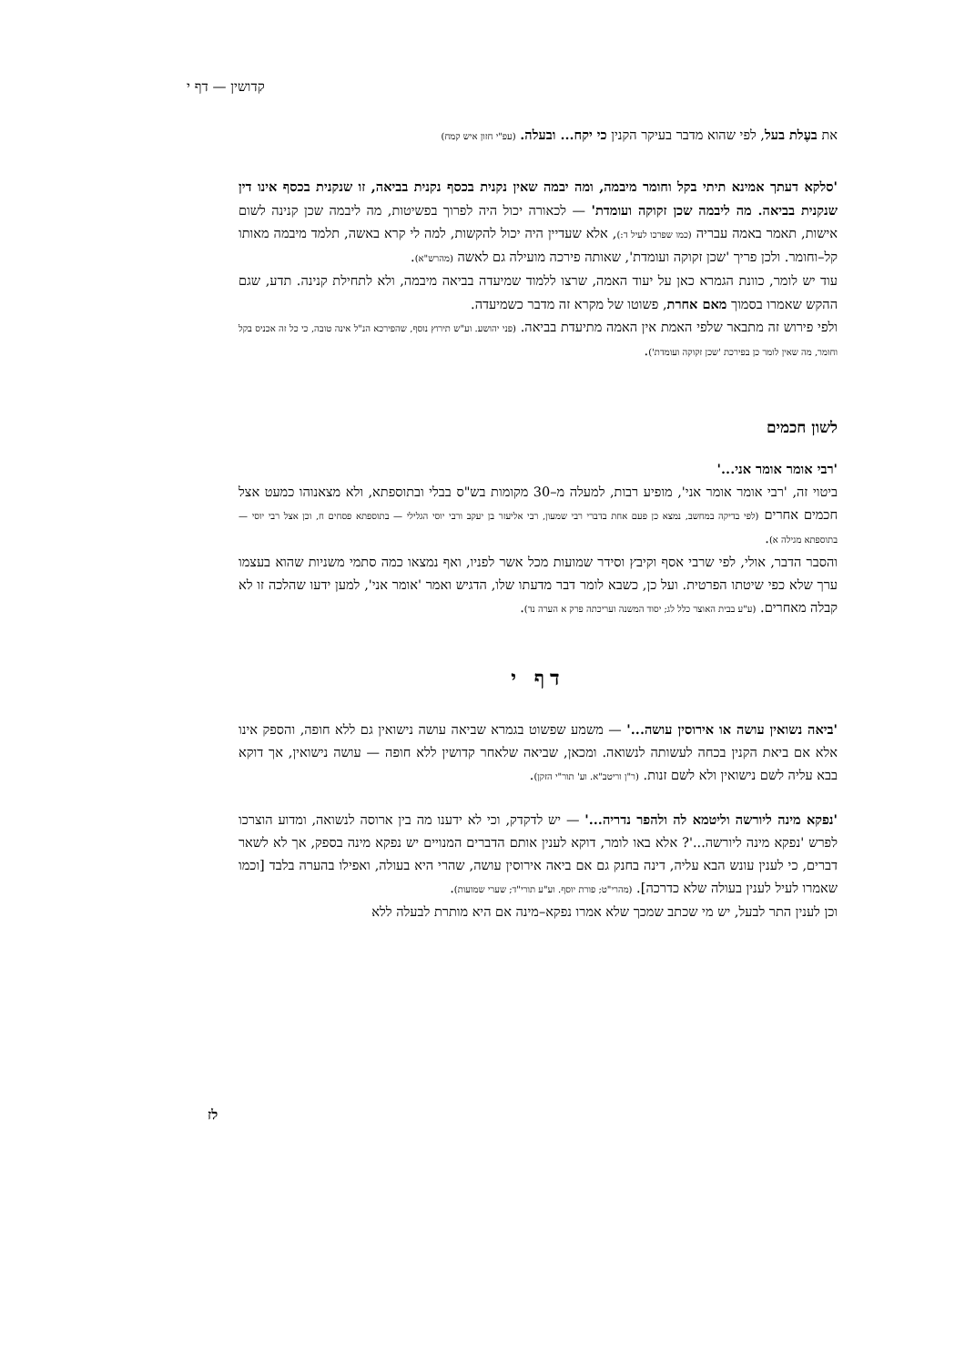קדושין — דף י
את בעֶלת בעל, לפי שהוא מדבר בעיקר הקנין כי יקח... ובעלה. (עפ"י חזון איש קמח)
'סלקא דעתך אמינא תיתי בקל וחומר מיבמה, ומה יבמה שאין נקנית בכסף נקנית בביאה, זו שנקנית בכסף אינו דין שנקנית בביאה. מה ליבמה שכן זקוקה ועומדת' — לכאורה יכול היה לפרוך בפשיטות, מה ליבמה שכן קנינה לשום אישות, תאמר באמה עבריה (כמו שפרכו לעיל ד:), אלא שעדיין היה יכול להקשות, למה לי קרא באשה, תלמד מיבמה מאותו קל–וחומר. ולכן פריך 'שכן זקוקה ועומדת', שאותה פירכה מועילה גם לאשה (מהרש"א).
עוד יש לומר, כוונת הגמרא כאן על יעוד האמה, שרצו ללמוד שמיעדה בביאה מיבמה, ולא לתחילת קנינה. תדע, שגם ההקש שאמרו בסמוך מאם אחרת, פשוטו של מקרא זה מדבר כשמיעדה.
ולפי פירוש זה מתבאר שלפי האמת אין האמה מתיעדת בביאה. (פני יהושע. וע"ש תירוץ נוסף, שהפירכא הנ"ל אינה טובה, כי כל זה אכניס בקל וחומר, מה שאין לומר כן בפירכת 'שכן זקוקה ועומדת').
לשון חכמים
'רבי אומר אומר אני...'
ביטוי זה, 'רבי אומר אומר אני', מופיע רבות, למעלה מ–30 מקומות בש"ס בבלי ובתוספתא, ולא מצאנוהו כמעט אצל חכמים אחרים (לפי בדיקה במחשב, נמצא כן פעם אחת בדברי רבי שמעון, רבי אליעזר בן יעקב ורבי יוסי הגלילי — בתוספתא פסחים ח, וכן אצל רבי יוסי — בתוספתא מגילה א).
והסבר הדבר, אולי, לפי שרבי אסף וקיבץ וסידר שמועות מכל אשר לפניו, ואף נמצאו כמה סתמי משניות שהוא בעצמו ערך שלא כפי שיטתו הפרטית. ועל כן, כשבא לומר דבר מדעתו שלו, הדגיש ואמר 'אומר אני', למען ידעו שהלכה זו לא קבלה מאחרים. (ע"ע בבית האוצר כלל לג; יסוד המשנה ועריכתה פרק א הערה נד).
דף י
'ביאה נשואין עושה או אירוסין עושה...' — משמע שפשוט בגמרא שביאה עושה נישואין גם ללא חופה, והספק אינו אלא אם ביאת הקנין בכחה לעשותה לנשואה. ומכאן, שביאה שלאחר קדושין ללא חופה — עושה נישואין, אך דוקא בבא עליה לשם נישואין ולא לשם זנות. (ר"ן וריטב"א. וע' תור"י הזקן).
'נפקא מינה ליורשה וליטמא לה ולהפר נדריה...' — יש לדקדק, וכי לא ידענו מה בין ארוסה לנשואה, ומדוע הוצרכו לפרש 'נפקא מינה ליורשה...'? אלא באו לומר, דוקא לענין אותם הדברים המנויים יש נפקא מינה בספק, אך לא לשאר דברים, כי לענין עונש הבא עליה, דינה בחנק גם אם ביאה אירוסין עושה, שהרי היא בעולה, ואפילו בהערה בלבד [וכמו שאמרו לעיל לענין בעולה שלא כדרכה]. (מהרי"ט; פורת יוסף. וע"ע תורי"ד; שערי שמועות).
וכן לענין התר לבעל, יש מי שכתב שמכך שלא אמרו נפקא–מינה אם היא מותרת לבעלה ללא
לז